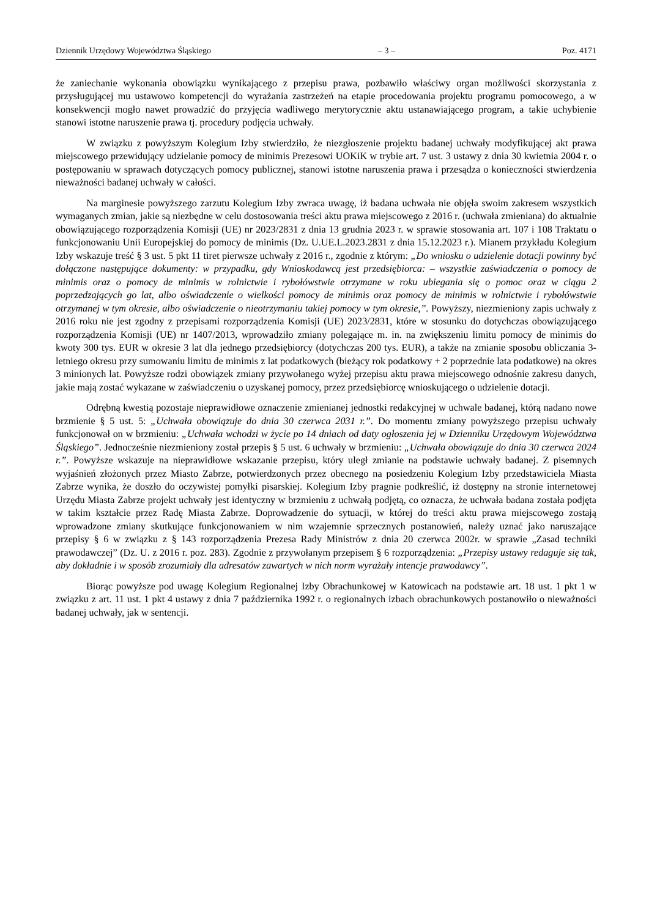Dziennik Urzędowy Województwa Śląskiego – 3 – Poz. 4171
że zaniechanie wykonania obowiązku wynikającego z przepisu prawa, pozbawiło właściwy organ możliwości skorzystania z przysługującej mu ustawowo kompetencji do wyrażania zastrzeżeń na etapie procedowania projektu programu pomocowego, a w konsekwencji mogło nawet prowadzić do przyjęcia wadliwego merytorycznie aktu ustanawiającego program, a takie uchybienie stanowi istotne naruszenie prawa tj. procedury podjęcia uchwały.
W związku z powyższym Kolegium Izby stwierdziło, że niezgłoszenie projektu badanej uchwały modyfikującej akt prawa miejscowego przewidujący udzielanie pomocy de minimis Prezesowi UOKiK w trybie art. 7 ust. 3 ustawy z dnia 30 kwietnia 2004 r. o postępowaniu w sprawach dotyczących pomocy publicznej, stanowi istotne naruszenia prawa i przesądza o konieczności stwierdzenia nieważności badanej uchwały w całości.
Na marginesie powyższego zarzutu Kolegium Izby zwraca uwagę, iż badana uchwała nie objęła swoim zakresem wszystkich wymaganych zmian, jakie są niezbędne w celu dostosowania treści aktu prawa miejscowego z 2016 r. (uchwała zmieniana) do aktualnie obowiązującego rozporządzenia Komisji (UE) nr 2023/2831 z dnia 13 grudnia 2023 r. w sprawie stosowania art. 107 i 108 Traktatu o funkcjonowaniu Unii Europejskiej do pomocy de minimis (Dz. U.UE.L.2023.2831 z dnia 15.12.2023 r.). Mianem przykładu Kolegium Izby wskazuje treść § 3 ust. 5 pkt 11 tiret pierwsze uchwały z 2016 r., zgodnie z którym: „Do wniosku o udzielenie dotacji powinny być dołączone następujące dokumenty: w przypadku, gdy Wnioskodawcą jest przedsiębiorca: – wszystkie zaświadczenia o pomocy de minimis oraz o pomocy de minimis w rolnictwie i rybołówstwie otrzymane w roku ubiegania się o pomoc oraz w ciągu 2 poprzedzających go lat, albo oświadczenie o wielkości pomocy de minimis oraz pomocy de minimis w rolnictwie i rybołówstwie otrzymanej w tym okresie, albo oświadczenie o nieotrzymaniu takiej pomocy w tym okresie,”. Powyższy, niezmieniony zapis uchwały z 2016 roku nie jest zgodny z przepisami rozporządzenia Komisji (UE) 2023/2831, które w stosunku do dotychczas obowiązującego rozporządzenia Komisji (UE) nr 1407/2013, wprowadziło zmiany polegające m. in. na zwiększeniu limitu pomocy de minimis do kwoty 300 tys. EUR w okresie 3 lat dla jednego przedsiębiorcy (dotychczas 200 tys. EUR), a także na zmianie sposobu obliczania 3-letniego okresu przy sumowaniu limitu de minimis z lat podatkowych (bieżący rok podatkowy + 2 poprzednie lata podatkowe) na okres 3 minionych lat. Powyższe rodzi obowiązek zmiany przywołanego wyżej przepisu aktu prawa miejscowego odnośnie zakresu danych, jakie mają zostać wykazane w zaświadczeniu o uzyskanej pomocy, przez przedsiębiorcę wnioskującego o udzielenie dotacji.
Odrębną kwestią pozostaje nieprawidłowe oznaczenie zmienianej jednostki redakcyjnej w uchwale badanej, którą nadano nowe brzmienie § 5 ust. 5: „Uchwała obowiązuje do dnia 30 czerwca 2031 r.”. Do momentu zmiany powyższego przepisu uchwały funkcjonował on w brzmieniu: „Uchwała wchodzi w życie po 14 dniach od daty ogłoszenia jej w Dzienniku Urzędowym Województwa Śląskiego”. Jednocześnie niezmieniony został przepis § 5 ust. 6 uchwały w brzmieniu: „Uchwała obowiązuje do dnia 30 czerwca 2024 r.”. Powyższe wskazuje na nieprawidłowe wskazanie przepisu, który uległ zmianie na podstawie uchwały badanej. Z pisemnych wyjaśnień złożonych przez Miasto Zabrze, potwierdzonych przez obecnego na posiedzeniu Kolegium Izby przedstawiciela Miasta Zabrze wynika, że doszło do oczywistej pomyłki pisarskiej. Kolegium Izby pragnie podkreślić, iż dostępny na stronie internetowej Urzędu Miasta Zabrze projekt uchwały jest identyczny w brzmieniu z uchwałą podjętą, co oznacza, że uchwała badana została podjęta w takim kształcie przez Radę Miasta Zabrze. Doprowadzenie do sytuacji, w której do treści aktu prawa miejscowego zostają wprowadzone zmiany skutkujące funkcjonowaniem w nim wzajemnie sprzecznych postanowień, należy uznać jako naruszające przepisy § 6 w związku z § 143 rozporządzenia Prezesa Rady Ministrów z dnia 20 czerwca 2002r. w sprawie „Zasad techniki prawodawczej” (Dz. U. z 2016 r. poz. 283). Zgodnie z przywołanym przepisem § 6 rozporządzenia: „Przepisy ustawy redaguje się tak, aby dokładnie i w sposób zrozumiały dla adresatów zawartych w nich norm wyrażały intencje prawodawcy”.
Biorąc powyższe pod uwagę Kolegium Regionalnej Izby Obrachunkowej w Katowicach na podstawie art. 18 ust. 1 pkt 1 w związku z art. 11 ust. 1 pkt 4 ustawy z dnia 7 października 1992 r. o regionalnych izbach obrachunkowych postanowiło o nieważności badanej uchwały, jak w sentencji.